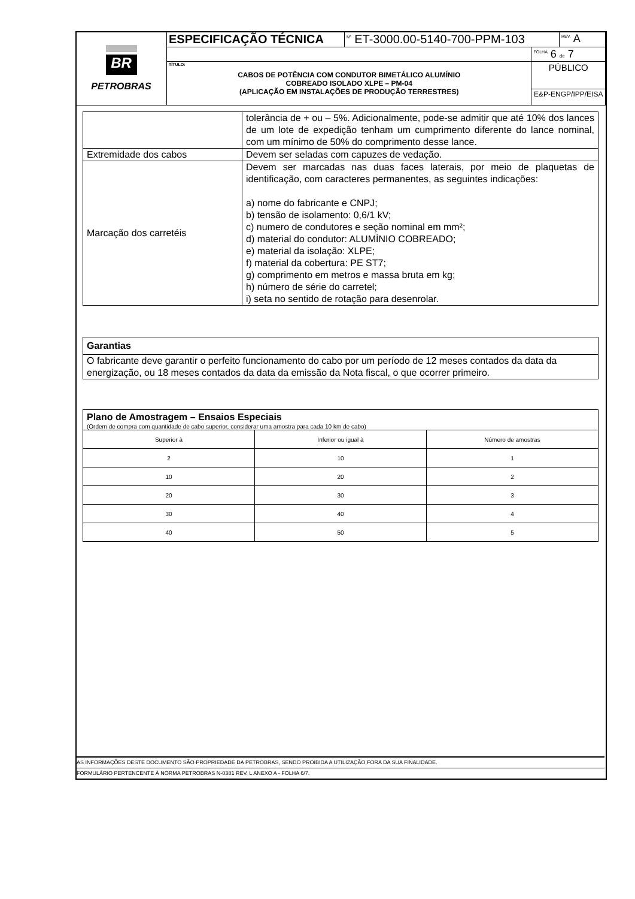| BR PETROBRAS | ESPECIFICAÇÃO TÉCNICA | <sup>Nº</sup> ET-3000.00-5140-700-PPM-103 | | <sup>REV.</sup> A |
| | | | <sup>FOLHA</sup> 6 de 7 | |
| | TÍTULO: CABOS DE POTÊNCIA COM CONDUTOR BIMETÁLICO ALUMÍNIO COBREADO ISOLADO XLPE – PM-04 (APLICAÇÃO EM INSTALAÇÕES DE PRODUÇÃO TERRESTRES) | | PÚBLICO | |
| | | | E&P-ENGP/IPP/EISA | |
| | tolerância de + ou – 5%. Adicionalmente, pode-se admitir que até 10% dos lances de um lote de expedição tenham um cumprimento diferente do lance nominal, com um mínimo de 50% do comprimento desse lance. |
| Extremidade dos cabos | Devem ser seladas com capuzes de vedação. |
| Marcação dos carretéis | Devem ser marcadas nas duas faces laterais, por meio de plaquetas de identificação, com caracteres permanentes, as seguintes indicações: a) nome do fabricante e CNPJ; b) tensão de isolamento: 0,6/1 kV; c) numero de condutores e seção nominal em mm²; d) material do condutor: ALUMÍNIO COBREADO; e) material da isolação: XLPE; f) material da cobertura: PE ST7; g) comprimento em metros e massa bruta em kg; h) número de série do carretel; i) seta no sentido de rotação para desenrolar. |
Garantias
O fabricante deve garantir o perfeito funcionamento do cabo por um período de 12 meses contados da data da energização, ou 18 meses contados da data da emissão da Nota fiscal, o que ocorrer primeiro.
Plano de Amostragem – Ensaios Especiais
(Ordem de compra com quantidade de cabo superior, considerar uma amostra para cada 10 km de cabo)
| Superior à | Inferior ou igual à | Número de amostras |
| --- | --- | --- |
| 2 | 10 | 1 |
| 10 | 20 | 2 |
| 20 | 30 | 3 |
| 30 | 40 | 4 |
| 40 | 50 | 5 |
AS INFORMAÇÕES DESTE DOCUMENTO SÃO PROPRIEDADE DA PETROBRAS, SENDO PROIBIDA A UTILIZAÇÃO FORA DA SUA FINALIDADE.
FORMULÁRIO PERTENCENTE À NORMA PETROBRAS N-0381 REV. L ANEXO A - FOLHA 6/7.